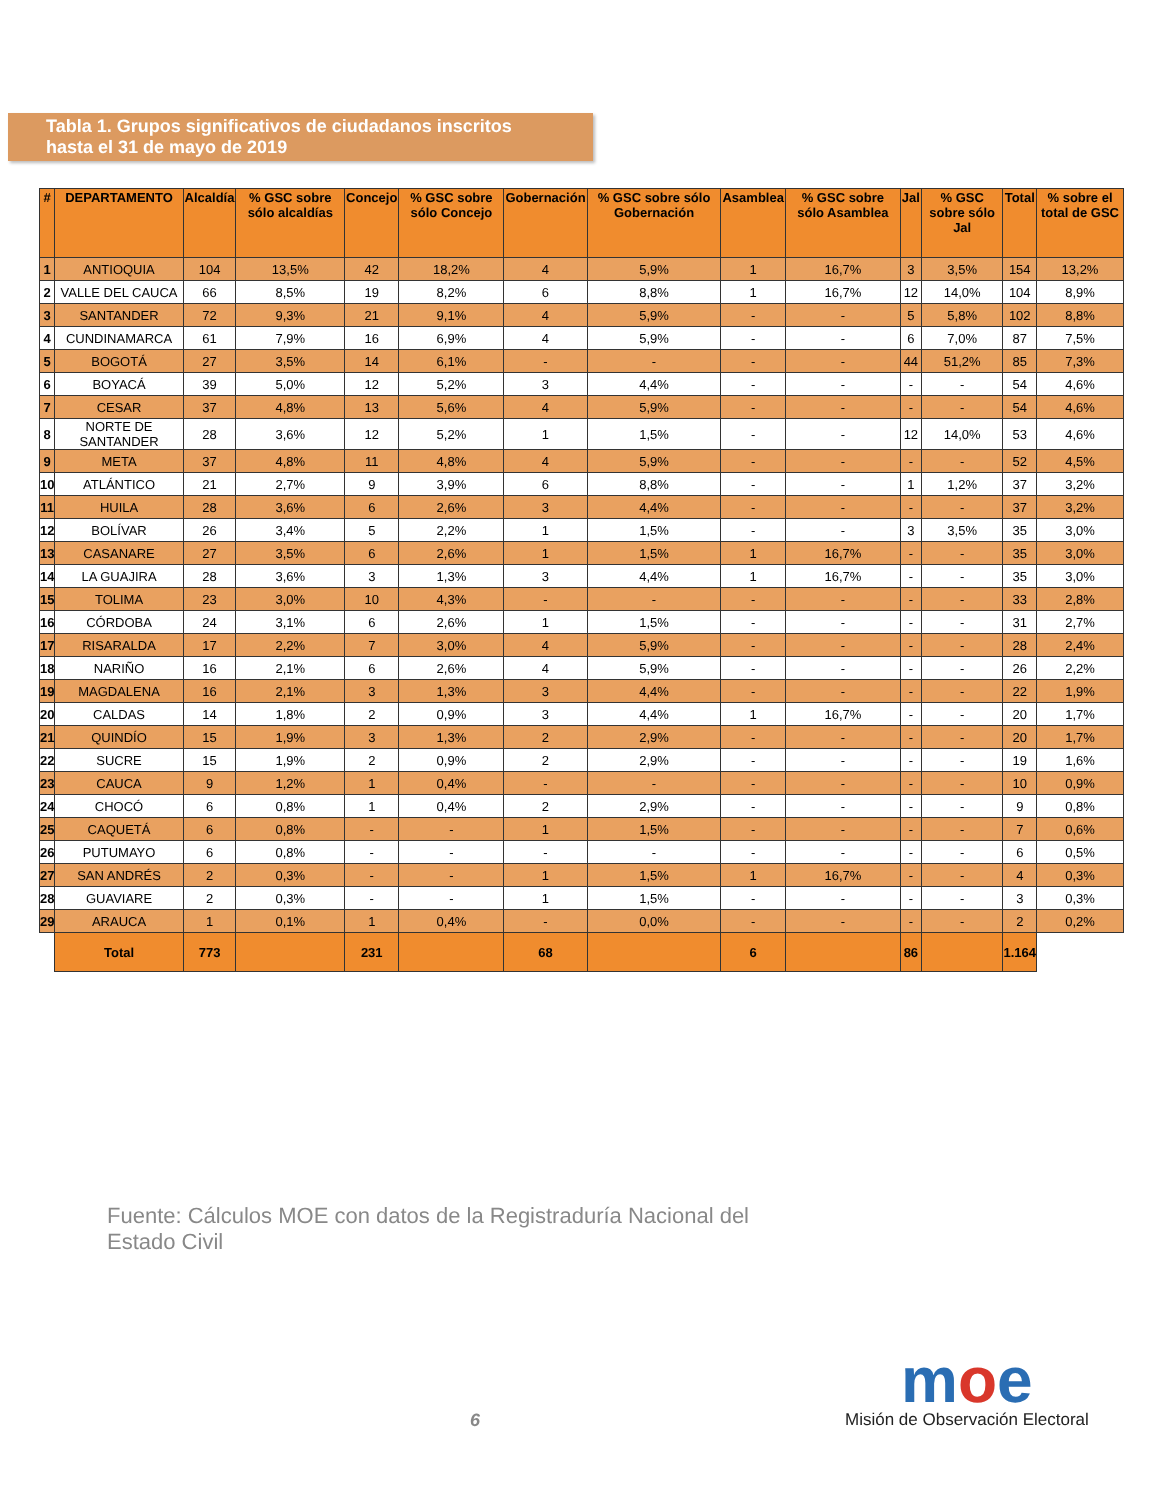Tabla 1. Grupos significativos de ciudadanos inscritos
hasta el 31 de mayo de 2019
| # | DEPARTAMENTO | Alcaldía | % GSC sobre sólo alcaldías | Concejo | % GSC sobre sólo Concejo | Gobernación | % GSC sobre sólo Gobernación | Asamblea | % GSC sobre sólo Asamblea | Jal | % GSC sobre sólo Jal | Total | % sobre el total de GSC |
| --- | --- | --- | --- | --- | --- | --- | --- | --- | --- | --- | --- | --- | --- |
| 1 | ANTIOQUIA | 104 | 13,5% | 42 | 18,2% | 4 | 5,9% | 1 | 16,7% | 3 | 3,5% | 154 | 13,2% |
| 2 | VALLE DEL CAUCA | 66 | 8,5% | 19 | 8,2% | 6 | 8,8% | 1 | 16,7% | 12 | 14,0% | 104 | 8,9% |
| 3 | SANTANDER | 72 | 9,3% | 21 | 9,1% | 4 | 5,9% | - | - | 5 | 5,8% | 102 | 8,8% |
| 4 | CUNDINAMARCA | 61 | 7,9% | 16 | 6,9% | 4 | 5,9% | - | - | 6 | 7,0% | 87 | 7,5% |
| 5 | BOGOTÁ | 27 | 3,5% | 14 | 6,1% | - | - | - | - | 44 | 51,2% | 85 | 7,3% |
| 6 | BOYACÁ | 39 | 5,0% | 12 | 5,2% | 3 | 4,4% | - | - | - | - | 54 | 4,6% |
| 7 | CESAR | 37 | 4,8% | 13 | 5,6% | 4 | 5,9% | - | - | - | - | 54 | 4,6% |
| 8 | NORTE DE SANTANDER | 28 | 3,6% | 12 | 5,2% | 1 | 1,5% | - | - | 12 | 14,0% | 53 | 4,6% |
| 9 | META | 37 | 4,8% | 11 | 4,8% | 4 | 5,9% | - | - | - | - | 52 | 4,5% |
| 10 | ATLÁNTICO | 21 | 2,7% | 9 | 3,9% | 6 | 8,8% | - | - | 1 | 1,2% | 37 | 3,2% |
| 11 | HUILA | 28 | 3,6% | 6 | 2,6% | 3 | 4,4% | - | - | - | - | 37 | 3,2% |
| 12 | BOLÍVAR | 26 | 3,4% | 5 | 2,2% | 1 | 1,5% | - | - | 3 | 3,5% | 35 | 3,0% |
| 13 | CASANARE | 27 | 3,5% | 6 | 2,6% | 1 | 1,5% | 1 | 16,7% | - | - | 35 | 3,0% |
| 14 | LA GUAJIRA | 28 | 3,6% | 3 | 1,3% | 3 | 4,4% | 1 | 16,7% | - | - | 35 | 3,0% |
| 15 | TOLIMA | 23 | 3,0% | 10 | 4,3% | - | - | - | - | - | - | 33 | 2,8% |
| 16 | CÓRDOBA | 24 | 3,1% | 6 | 2,6% | 1 | 1,5% | - | - | - | - | 31 | 2,7% |
| 17 | RISARALDA | 17 | 2,2% | 7 | 3,0% | 4 | 5,9% | - | - | - | - | 28 | 2,4% |
| 18 | NARIÑO | 16 | 2,1% | 6 | 2,6% | 4 | 5,9% | - | - | - | - | 26 | 2,2% |
| 19 | MAGDALENA | 16 | 2,1% | 3 | 1,3% | 3 | 4,4% | - | - | - | - | 22 | 1,9% |
| 20 | CALDAS | 14 | 1,8% | 2 | 0,9% | 3 | 4,4% | 1 | 16,7% | - | - | 20 | 1,7% |
| 21 | QUINDÍO | 15 | 1,9% | 3 | 1,3% | 2 | 2,9% | - | - | - | - | 20 | 1,7% |
| 22 | SUCRE | 15 | 1,9% | 2 | 0,9% | 2 | 2,9% | - | - | - | - | 19 | 1,6% |
| 23 | CAUCA | 9 | 1,2% | 1 | 0,4% | - | - | - | - | - | - | 10 | 0,9% |
| 24 | CHOCÓ | 6 | 0,8% | 1 | 0,4% | 2 | 2,9% | - | - | - | - | 9 | 0,8% |
| 25 | CAQUETÁ | 6 | 0,8% | - | - | 1 | 1,5% | - | - | - | - | 7 | 0,6% |
| 26 | PUTUMAYO | 6 | 0,8% | - | - | - | - | - | - | - | - | 6 | 0,5% |
| 27 | SAN ANDRÉS | 2 | 0,3% | - | - | 1 | 1,5% | 1 | 16,7% | - | - | 4 | 0,3% |
| 28 | GUAVIARE | 2 | 0,3% | - | - | 1 | 1,5% | - | - | - | - | 3 | 0,3% |
| 29 | ARAUCA | 1 | 0,1% | 1 | 0,4% | - | 0,0% | - | - | - | - | 2 | 0,2% |
| | Total | 773 | | 231 | | 68 | | 6 | | 86 | | 1.164 | |
Fuente: Cálculos MOE con datos de la Registraduría Nacional del
Estado Civil
6
moe
Misión de Observación Electoral